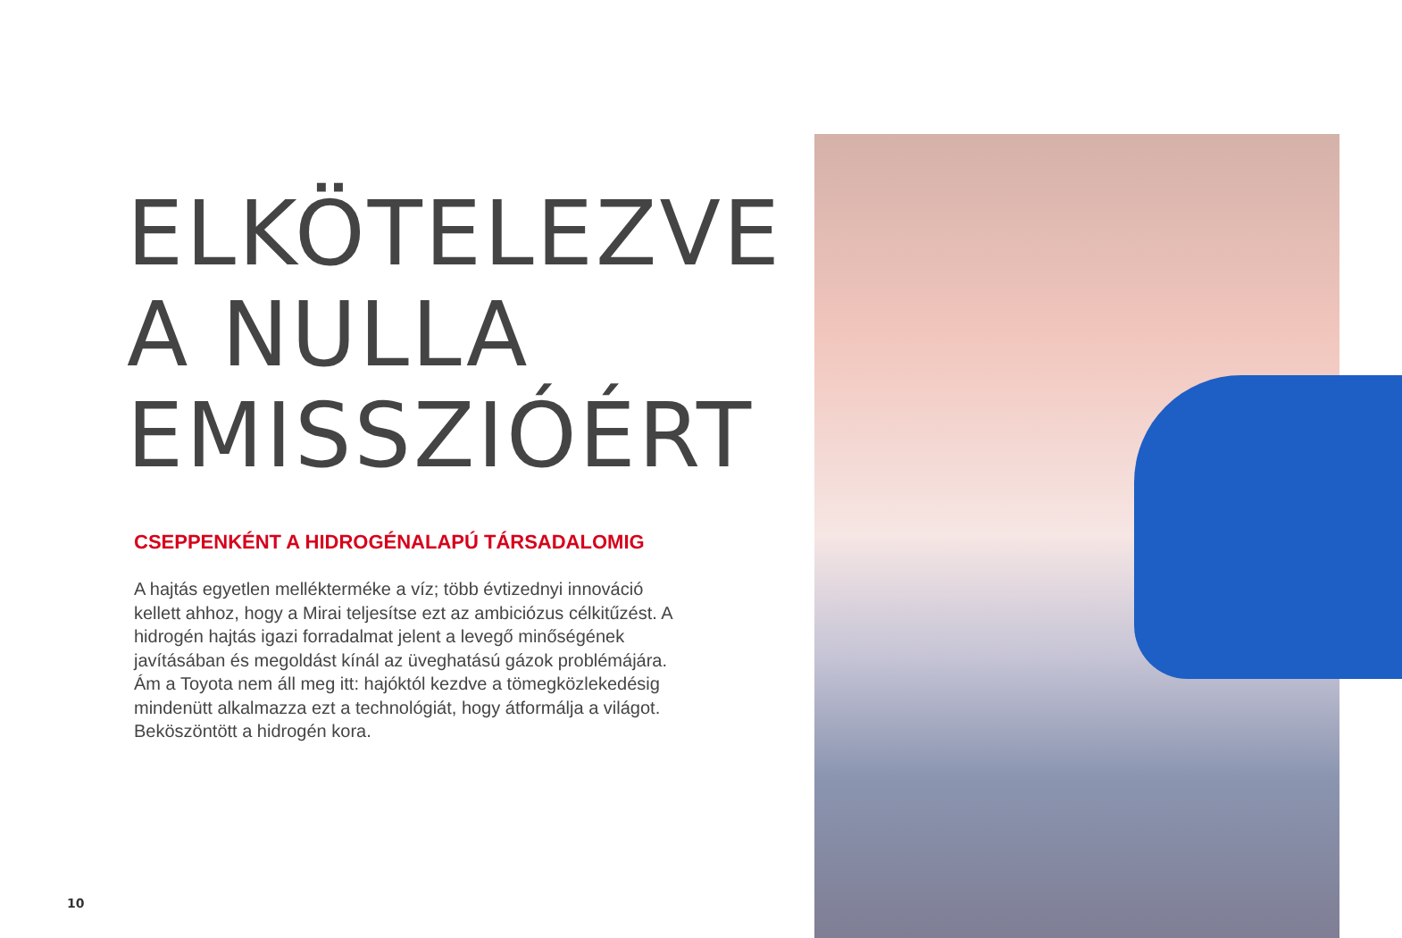ELKÖTELEZVE
A NULLA
EMISSZIÓÉRT
CSEPPENKÉNT A HIDROGÉNALAPÚ TÁRSADALOMIG
A hajtás egyetlen mellékterméke a víz; több évtizednyi innováció kellett ahhoz, hogy a Mirai teljesítse ezt az ambiciózus célkitűzést. A hidrogén hajtás igazi forradalmat jelent a levegő minőségének javításában és megoldást kínál az üveghatású gázok problémájára. Ám a Toyota nem áll meg itt: hajóktól kezdve a tömegközlekedésig mindenütt alkalmazza ezt a technológiát, hogy átformálja a világot. Beköszöntött a hidrogén kora.
10